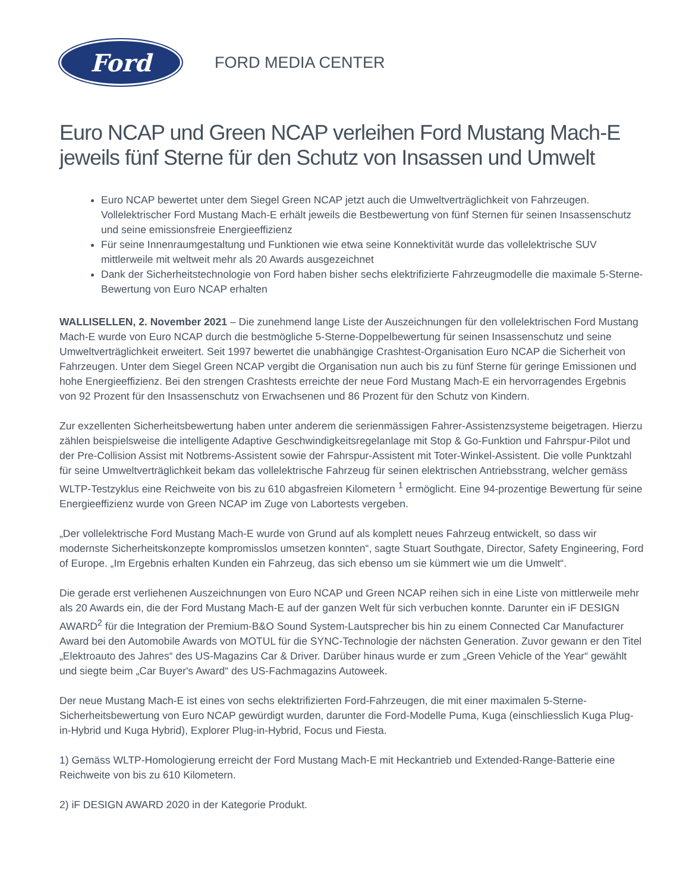Ford
FORD MEDIA CENTER
Euro NCAP und Green NCAP verleihen Ford Mustang Mach-E jeweils fünf Sterne für den Schutz von Insassen und Umwelt
Euro NCAP bewertet unter dem Siegel Green NCAP jetzt auch die Umweltverträglichkeit von Fahrzeugen. Vollelektrischer Ford Mustang Mach-E erhält jeweils die Bestbewertung von fünf Sternen für seinen Insassenschutz und seine emissionsfreie Energieeffizienz
Für seine Innenraumgestaltung und Funktionen wie etwa seine Konnektivität wurde das vollelektrische SUV mittlerweile mit weltweit mehr als 20 Awards ausgezeichnet
Dank der Sicherheitstechnologie von Ford haben bisher sechs elektrifizierte Fahrzeugmodelle die maximale 5-Sterne-Bewertung von Euro NCAP erhalten
WALLISELLEN, 2. November 2021 – Die zunehmend lange Liste der Auszeichnungen für den vollelektrischen Ford Mustang Mach-E wurde von Euro NCAP durch die bestmögliche 5-Sterne-Doppelbewertung für seinen Insassenschutz und seine Umweltverträglichkeit erweitert. Seit 1997 bewertet die unabhängige Crashtest-Organisation Euro NCAP die Sicherheit von Fahrzeugen. Unter dem Siegel Green NCAP vergibt die Organisation nun auch bis zu fünf Sterne für geringe Emissionen und hohe Energieeffizienz. Bei den strengen Crashtests erreichte der neue Ford Mustang Mach-E ein hervorragendes Ergebnis von 92 Prozent für den Insassenschutz von Erwachsenen und 86 Prozent für den Schutz von Kindern.
Zur exzellenten Sicherheitsbewertung haben unter anderem die serienmässigen Fahrer-Assistenzsysteme beigetragen. Hierzu zählen beispielsweise die intelligente Adaptive Geschwindigkeitsregelanlage mit Stop & Go-Funktion und Fahrspur-Pilot und der Pre-Collision Assist mit Notbrems-Assistent sowie der Fahrspur-Assistent mit Toter-Winkel-Assistent. Die volle Punktzahl für seine Umweltverträglichkeit bekam das vollelektrische Fahrzeug für seinen elektrischen Antriebsstrang, welcher gemäss WLTP-Testzyklus eine Reichweite von bis zu 610 abgasfreien Kilometern <sup>1</sup> ermöglicht. Eine 94-prozentige Bewertung für seine Energieeffizienz wurde von Green NCAP im Zuge von Labortests vergeben.
„Der vollelektrische Ford Mustang Mach-E wurde von Grund auf als komplett neues Fahrzeug entwickelt, so dass wir modernste Sicherheitskonzepte kompromisslos umsetzen konnten“, sagte Stuart Southgate, Director, Safety Engineering, Ford of Europe. „Im Ergebnis erhalten Kunden ein Fahrzeug, das sich ebenso um sie kümmert wie um die Umwelt“.
Die gerade erst verliehenen Auszeichnungen von Euro NCAP und Green NCAP reihen sich in eine Liste von mittlerweile mehr als 20 Awards ein, die der Ford Mustang Mach-E auf der ganzen Welt für sich verbuchen konnte. Darunter ein iF DESIGN AWARD<sup>2</sup> für die Integration der Premium-B&O Sound System-Lautsprecher bis hin zu einem Connected Car Manufacturer Award bei den Automobile Awards von MOTUL für die SYNC-Technologie der nächsten Generation. Zuvor gewann er den Titel „Elektroauto des Jahres“ des US-Magazins Car & Driver. Darüber hinaus wurde er zum „Green Vehicle of the Year“ gewählt und siegte beim „Car Buyer's Award“ des US-Fachmagazins Autoweek.
Der neue Mustang Mach-E ist eines von sechs elektrifizierten Ford-Fahrzeugen, die mit einer maximalen 5-Sterne-Sicherheitsbewertung von Euro NCAP gewürdigt wurden, darunter die Ford-Modelle Puma, Kuga (einschliesslich Kuga Plug-in-Hybrid und Kuga Hybrid), Explorer Plug-in-Hybrid, Focus und Fiesta.
1) Gemäss WLTP-Homologierung erreicht der Ford Mustang Mach-E mit Heckantrieb und Extended-Range-Batterie eine Reichweite von bis zu 610 Kilometern.
2) iF DESIGN AWARD 2020 in der Kategorie Produkt.